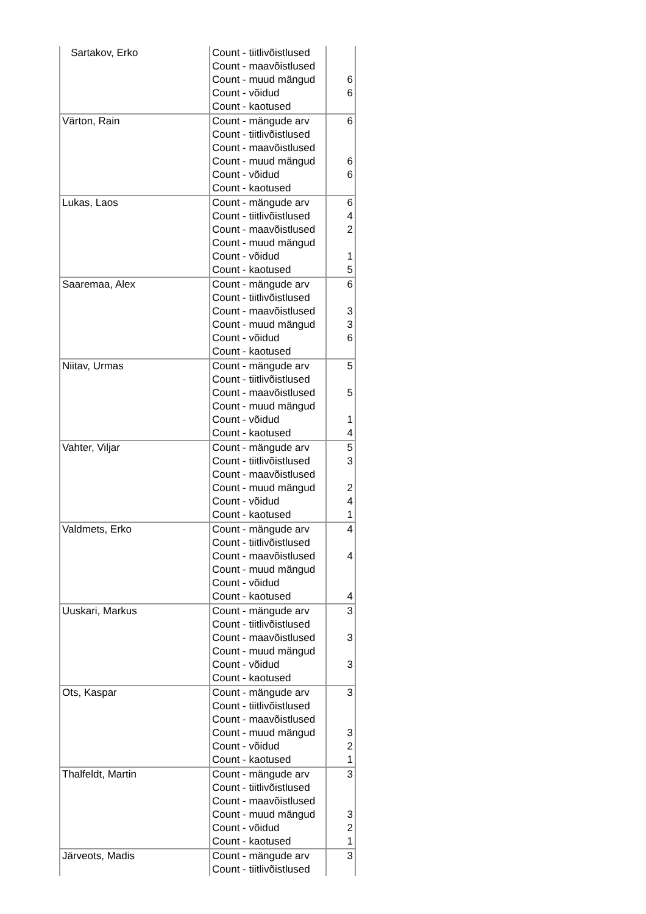| Sartakov, Erko | Count - tiitlivõistlused | |
| | Count - maavõistlused | |
| | Count - muud mängud | 6 |
| | Count - võidud | 6 |
| | Count - kaotused | |
| Värton, Rain | Count - mängude arv | 6 |
| | Count - tiitlivõistlused | |
| | Count - maavõistlused | |
| | Count - muud mängud | 6 |
| | Count - võidud | 6 |
| | Count - kaotused | |
| Lukas, Laos | Count - mängude arv | 6 |
| | Count - tiitlivõistlused | 4 |
| | Count - maavõistlused | 2 |
| | Count - muud mängud | |
| | Count - võidud | 1 |
| | Count - kaotused | 5 |
| Saaremaa, Alex | Count - mängude arv | 6 |
| | Count - tiitlivõistlused | |
| | Count - maavõistlused | 3 |
| | Count - muud mängud | 3 |
| | Count - võidud | 6 |
| | Count - kaotused | |
| Niitav, Urmas | Count - mängude arv | 5 |
| | Count - tiitlivõistlused | |
| | Count - maavõistlused | 5 |
| | Count - muud mängud | |
| | Count - võidud | 1 |
| | Count - kaotused | 4 |
| Vahter, Viljar | Count - mängude arv | 5 |
| | Count - tiitlivõistlused | 3 |
| | Count - maavõistlused | |
| | Count - muud mängud | 2 |
| | Count - võidud | 4 |
| | Count - kaotused | 1 |
| Valdmets, Erko | Count - mängude arv | 4 |
| | Count - tiitlivõistlused | |
| | Count - maavõistlused | 4 |
| | Count - muud mängud | |
| | Count - võidud | |
| | Count - kaotused | 4 |
| Uuskari, Markus | Count - mängude arv | 3 |
| | Count - tiitlivõistlused | |
| | Count - maavõistlused | 3 |
| | Count - muud mängud | |
| | Count - võidud | 3 |
| | Count - kaotused | |
| Ots, Kaspar | Count - mängude arv | 3 |
| | Count - tiitlivõistlused | |
| | Count - maavõistlused | |
| | Count - muud mängud | 3 |
| | Count - võidud | 2 |
| | Count - kaotused | 1 |
| Thalfeldt, Martin | Count - mängude arv | 3 |
| | Count - tiitlivõistlused | |
| | Count - maavõistlused | |
| | Count - muud mängud | 3 |
| | Count - võidud | 2 |
| | Count - kaotused | 1 |
| Järveots, Madis | Count - mängude arv | 3 |
| | Count - tiitlivõistlused | |